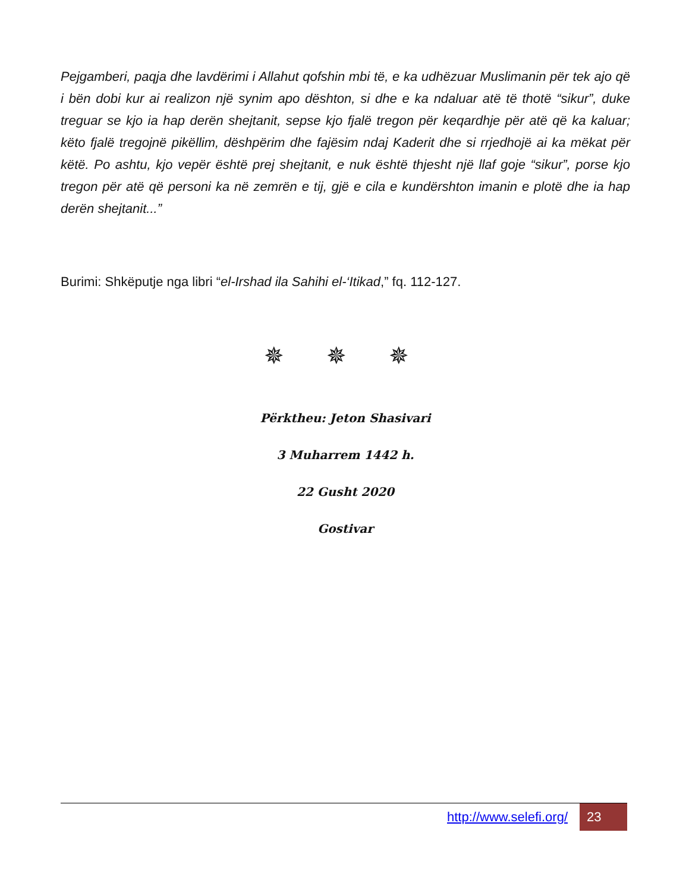Pejgamberi, paqja dhe lavdërimi i Allahut qofshin mbi të, e ka udhëzuar Muslimanin për tek ajo që i bën dobi kur ai realizon një synim apo dështon, si dhe e ka ndaluar atë të thotë “sikur”, duke treguar se kjo ia hap derën shejtanit, sepse kjo fjalë tregon për keqardhje për atë që ka kaluar; këto fjalë tregojnë pikëllim, dëshpërim dhe fajësim ndaj Kaderit dhe si rrjedhojë ai ka mëkat për këtë. Po ashtu, kjo vepër është prej shejtanit, e nuk është thjesht një llaf goje “sikur”, porse kjo tregon për atë që personi ka në zemrën e tij, gjë e cila e kundërshton imanin e plotë dhe ia hap derën shejtanit...”
Burimi: Shkëputje nga libri “el-Irshad ila Sahihi el-‘Itikad,” fq. 112-127.
✵ ✵ ✵
Përktheu: Jeton Shasivari
3 Muharrem 1442 h.
22 Gusht 2020
Gostivar
http://www.selefi.org/
23